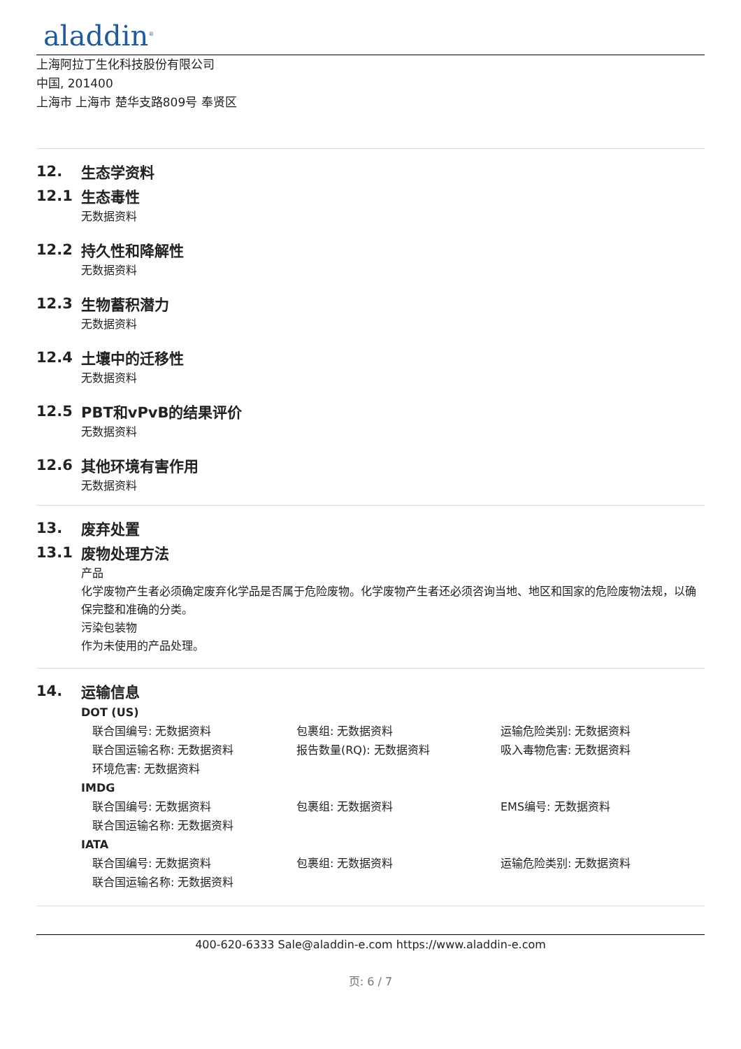aladdin<sup>®</sup>
上海阿拉丁生化科技股份有限公司
中国, 201400
上海市 上海市 楚华支路809号 奉贤区
12. 生态学资料
12.1 生态毒性
无数据资料
12.2 持久性和降解性
无数据资料
12.3 生物蓄积潜力
无数据资料
12.4 土壤中的迁移性
无数据资料
12.5 PBT和vPvB的结果评价
无数据资料
12.6 其他环境有害作用
无数据资料
13. 废弃处置
13.1 废物处理方法
产品
化学废物产生者必须确定废弃化学品是否属于危险废物。化学废物产生者还必须咨询当地、地区和国家的危险废物法规，以确保完整和准确的分类。
污染包装物
作为未使用的产品处理。
14. 运输信息
DOT (US)
联合国编号: 无数据资料 包裹组: 无数据资料 运输危险类别: 无数据资料
联合国运输名称: 无数据资料 报告数量(RQ): 无数据资料 吸入毒物危害: 无数据资料
环境危害: 无数据资料
IMDG
联合国编号: 无数据资料 包裹组: 无数据资料 EMS编号: 无数据资料
联合国运输名称: 无数据资料
IATA
联合国编号: 无数据资料 包裹组: 无数据资料 运输危险类别: 无数据资料
联合国运输名称: 无数据资料
400-620-6333 Sale@aladdin-e.com https://www.aladdin-e.com
页: 6 / 7